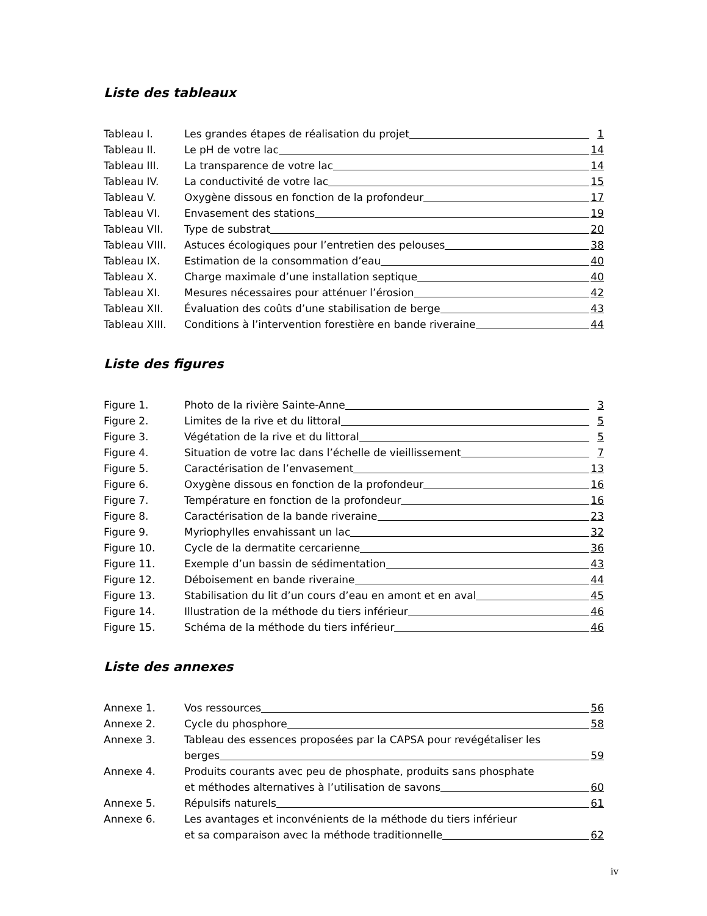Liste des tableaux
Tableau I. Les grandes étapes de réalisation du projet 1
Tableau II. Le pH de votre lac 14
Tableau III. La transparence de votre lac 14
Tableau IV. La conductivité de votre lac 15
Tableau V. Oxygène dissous en fonction de la profondeur 17
Tableau VI. Envasement des stations 19
Tableau VII. Type de substrat 20
Tableau VIII. Astuces écologiques pour l’entretien des pelouses 38
Tableau IX. Estimation de la consommation d’eau 40
Tableau X. Charge maximale d’une installation septique 40
Tableau XI. Mesures nécessaires pour atténuer l’érosion 42
Tableau XII. Évaluation des coûts d’une stabilisation de berge 43
Tableau XIII. Conditions à l’intervention forestière en bande riveraine 44
Liste des figures
Figure 1. Photo de la rivière Sainte-Anne 3
Figure 2. Limites de la rive et du littoral 5
Figure 3. Végétation de la rive et du littoral 5
Figure 4. Situation de votre lac dans l’échelle de vieillissement 7
Figure 5. Caractérisation de l’envasement 13
Figure 6. Oxygène dissous en fonction de la profondeur 16
Figure 7. Température en fonction de la profondeur 16
Figure 8. Caractérisation de la bande riveraine 23
Figure 9. Myriophylles envahissant un lac 32
Figure 10. Cycle de la dermatite cercarienne 36
Figure 11. Exemple d’un bassin de sédimentation 43
Figure 12. Déboisement en bande riveraine 44
Figure 13. Stabilisation du lit d’un cours d’eau en amont et en aval 45
Figure 14. Illustration de la méthode du tiers inférieur 46
Figure 15. Schéma de la méthode du tiers inférieur 46
Liste des annexes
Annexe 1. Vos ressources 56
Annexe 2. Cycle du phosphore 58
Annexe 3. Tableau des essences proposées par la CAPSA pour revégétaliser les
berges 59
Annexe 4. Produits courants avec peu de phosphate, produits sans phosphate
et méthodes alternatives à l’utilisation de savons 60
Annexe 5. Répulsifs naturels 61
Annexe 6. Les avantages et inconvénients de la méthode du tiers inférieur
et sa comparaison avec la méthode traditionnelle 62
iv